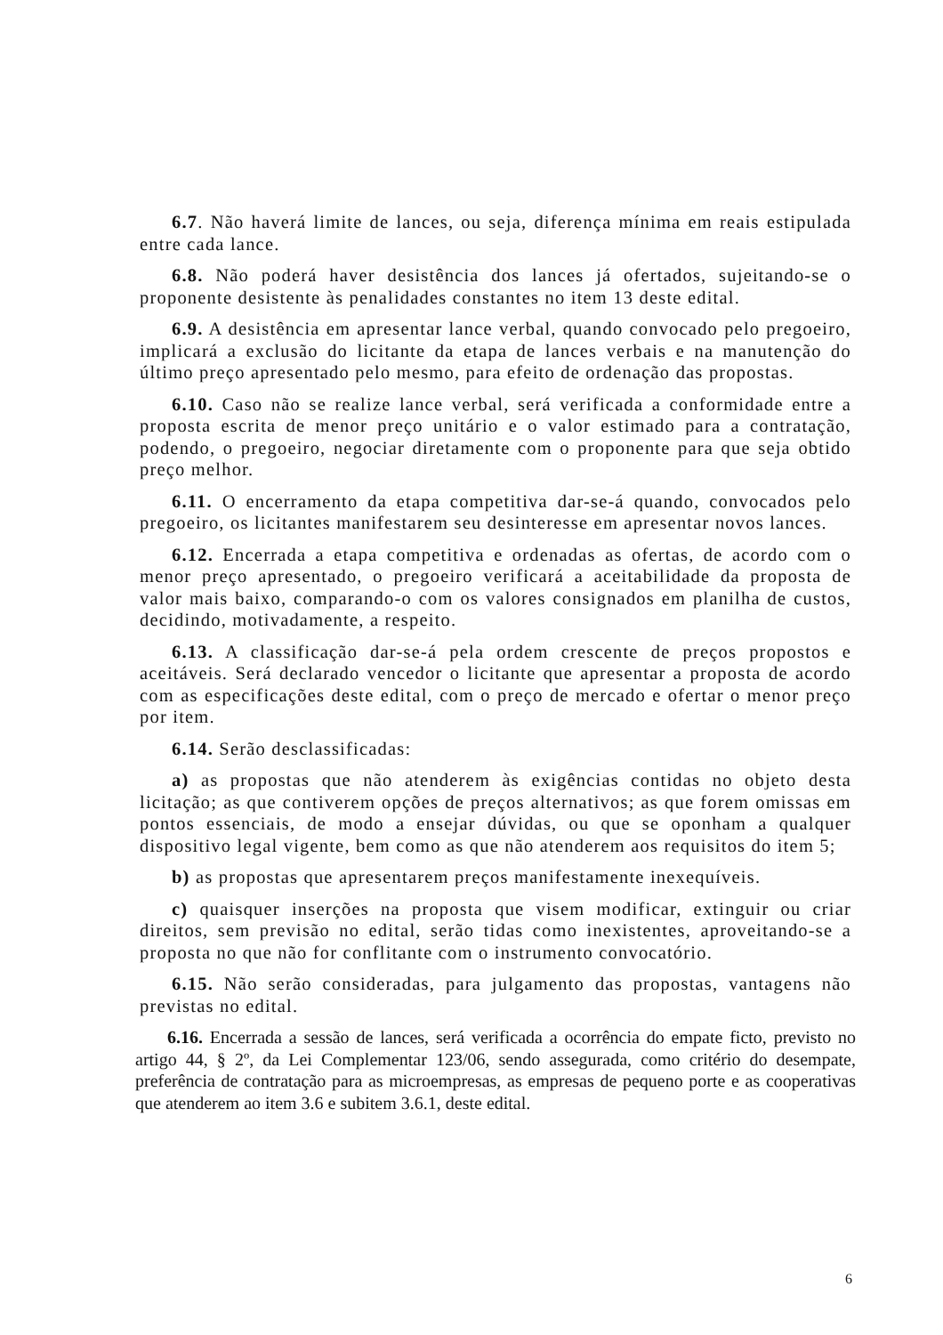6.7. Não haverá limite de lances, ou seja, diferença mínima em reais estipulada entre cada lance.
6.8. Não poderá haver desistência dos lances já ofertados, sujeitando-se o proponente desistente às penalidades constantes no item 13 deste edital.
6.9. A desistência em apresentar lance verbal, quando convocado pelo pregoeiro, implicará a exclusão do licitante da etapa de lances verbais e na manutenção do último preço apresentado pelo mesmo, para efeito de ordenação das propostas.
6.10. Caso não se realize lance verbal, será verificada a conformidade entre a proposta escrita de menor preço unitário e o valor estimado para a contratação, podendo, o pregoeiro, negociar diretamente com o proponente para que seja obtido preço melhor.
6.11. O encerramento da etapa competitiva dar-se-á quando, convocados pelo pregoeiro, os licitantes manifestarem seu desinteresse em apresentar novos lances.
6.12. Encerrada a etapa competitiva e ordenadas as ofertas, de acordo com o menor preço apresentado, o pregoeiro verificará a aceitabilidade da proposta de valor mais baixo, comparando-o com os valores consignados em planilha de custos, decidindo, motivadamente, a respeito.
6.13. A classificação dar-se-á pela ordem crescente de preços propostos e aceitáveis. Será declarado vencedor o licitante que apresentar a proposta de acordo com as especificações deste edital, com o preço de mercado e ofertar o menor preço por item.
6.14. Serão desclassificadas:
a) as propostas que não atenderem às exigências contidas no objeto desta licitação; as que contiverem opções de preços alternativos; as que forem omissas em pontos essenciais, de modo a ensejar dúvidas, ou que se oponham a qualquer dispositivo legal vigente, bem como as que não atenderem aos requisitos do item 5;
b) as propostas que apresentarem preços manifestamente inexequíveis.
c) quaisquer inserções na proposta que visem modificar, extinguir ou criar direitos, sem previsão no edital, serão tidas como inexistentes, aproveitando-se a proposta no que não for conflitante com o instrumento convocatório.
6.15. Não serão consideradas, para julgamento das propostas, vantagens não previstas no edital.
6.16. Encerrada a sessão de lances, será verificada a ocorrência do empate ficto, previsto no artigo 44, § 2º, da Lei Complementar 123/06, sendo assegurada, como critério do desempate, preferência de contratação para as microempresas, as empresas de pequeno porte e as cooperativas que atenderem ao item 3.6 e subitem 3.6.1, deste edital.
6